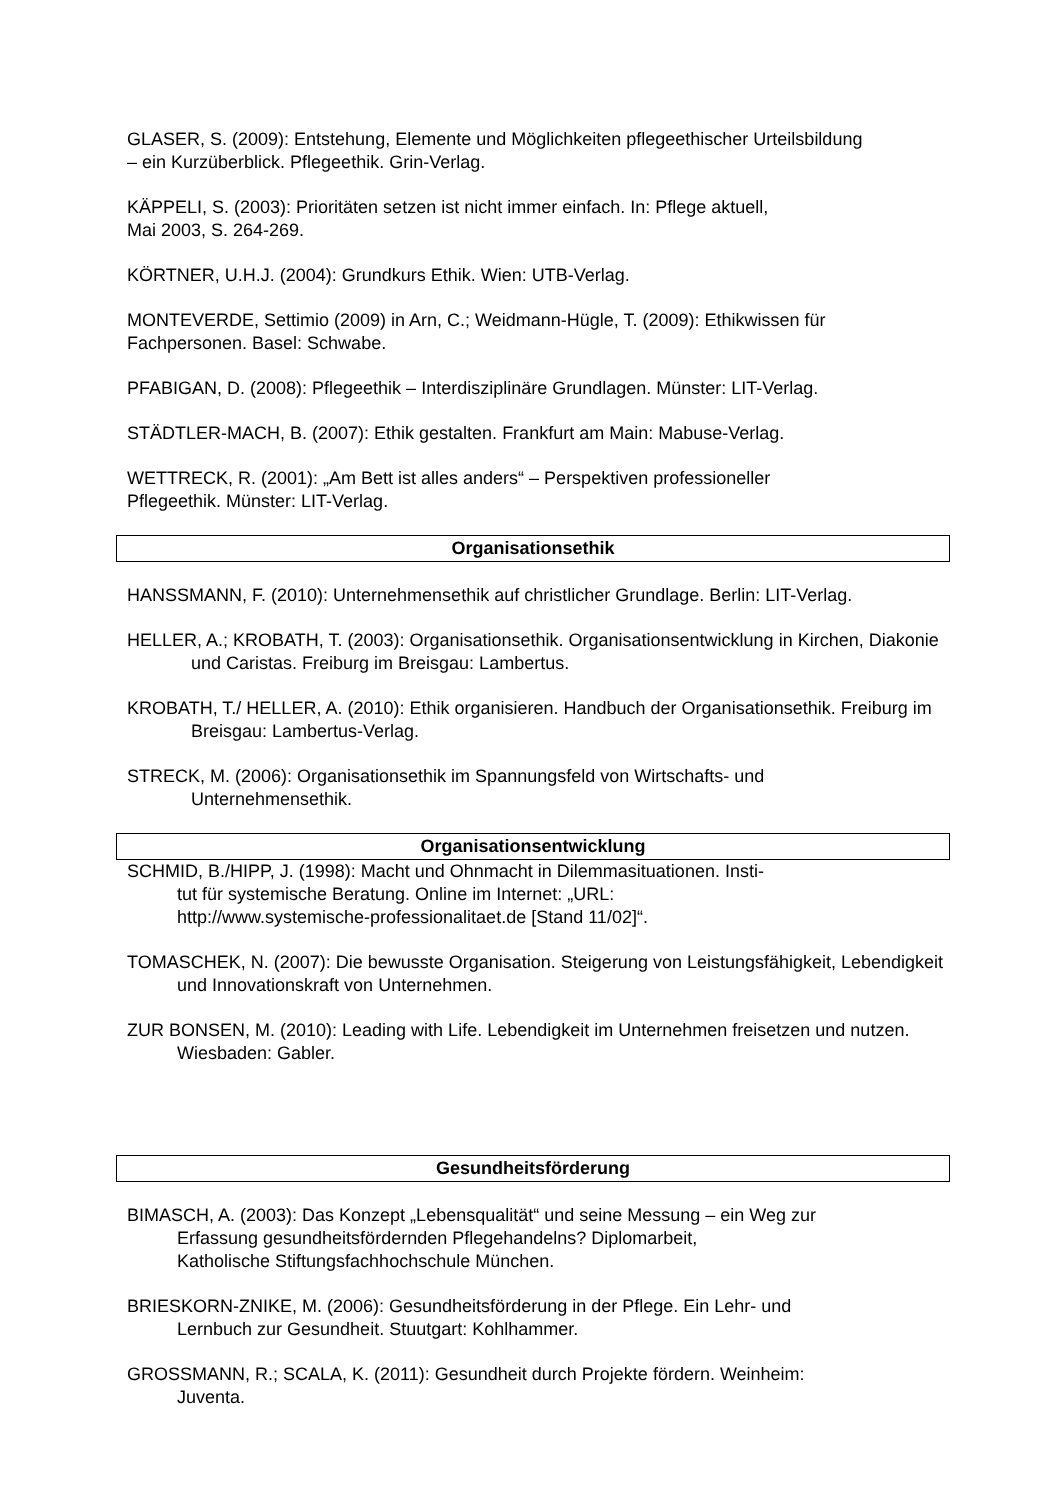GLASER, S. (2009): Entstehung, Elemente und Möglichkeiten pflegeethischer Urteilsbildung
– ein Kurzüberblick. Pflegeethik. Grin-Verlag.
KÄPPELI, S. (2003): Prioritäten setzen ist nicht immer einfach. In: Pflege aktuell,
Mai 2003, S. 264-269.
KÖRTNER, U.H.J. (2004): Grundkurs Ethik. Wien: UTB-Verlag.
MONTEVERDE, Settimio (2009) in Arn, C.; Weidmann-Hügle, T. (2009): Ethikwissen für
Fachpersonen. Basel: Schwabe.
PFABIGAN, D. (2008): Pflegeethik – Interdisziplinäre Grundlagen. Münster: LIT-Verlag.
STÄDTLER-MACH, B. (2007): Ethik gestalten. Frankfurt am Main: Mabuse-Verlag.
WETTRECK, R. (2001): „Am Bett ist alles anders“ – Perspektiven professioneller
Pflegeethik. Münster: LIT-Verlag.
Organisationsethik
HANSSMANN, F. (2010): Unternehmensethik auf christlicher Grundlage. Berlin: LIT-Verlag.
HELLER, A.; KROBATH, T. (2003): Organisationsethik. Organisationsentwicklung in Kirchen, Diakonie und Caristas. Freiburg im Breisgau: Lambertus.
KROBATH, T./ HELLER, A. (2010): Ethik organisieren. Handbuch der Organisationsethik. Freiburg im Breisgau: Lambertus-Verlag.
STRECK, M. (2006): Organisationsethik im Spannungsfeld von Wirtschafts- und
Unternehmensethik.
Organisationsentwicklung
SCHMID, B./HIPP, J. (1998): Macht und Ohnmacht in Dilemmasituationen. Insti-
tut für systemische Beratung. Online im Internet: „URL:
http://www.systemische-professionalitaet.de [Stand 11/02]“.
TOMASCHEK, N. (2007): Die bewusste Organisation. Steigerung von Leistungsfähigkeit, Lebendigkeit und Innovationskraft von Unternehmen.
ZUR BONSEN, M. (2010): Leading with Life. Lebendigkeit im Unternehmen freisetzen und nutzen. Wiesbaden: Gabler.
Gesundheitsförderung
BIMASCH, A. (2003): Das Konzept „Lebensqualität“ und seine Messung – ein Weg zur
Erfassung gesundheitsfördernden Pflegehandelns? Diplomarbeit,
Katholische Stiftungsfachhochschule München.
BRIESKORN-ZNIKE, M. (2006): Gesundheitsförderung in der Pflege. Ein Lehr- und
Lernbuch zur Gesundheit. Stuutgart: Kohlhammer.
GROSSMANN, R.; SCALA, K. (2011): Gesundheit durch Projekte fördern. Weinheim:
Juventa.